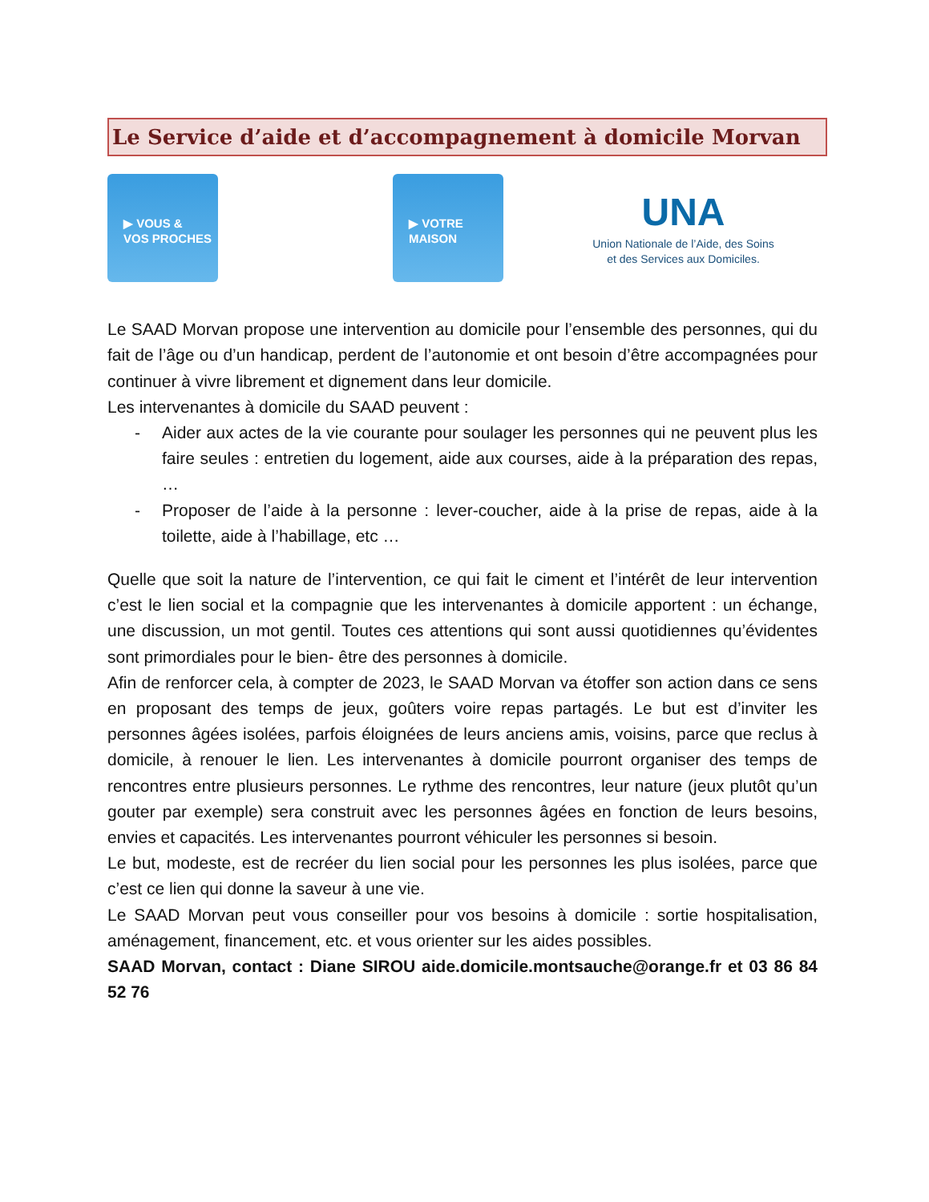Le Service d’aide et d’accompagnement à domicile Morvan
▶ VOUS &
VOS PROCHES
▶ VOTRE
MAISON
UNA
Union Nationale de l’Aide, des Soins
et des Services aux Domiciles.
Le SAAD Morvan propose une intervention au domicile pour l’ensemble des personnes, qui du fait de l’âge ou d’un handicap, perdent de l’autonomie et ont besoin d’être accompagnées pour continuer à vivre librement et dignement dans leur domicile.
Les intervenantes à domicile du SAAD peuvent :
- Aider aux actes de la vie courante pour soulager les personnes qui ne peuvent plus les faire seules : entretien du logement, aide aux courses, aide à la préparation des repas, …
- Proposer de l’aide à la personne : lever-coucher, aide à la prise de repas, aide à la toilette, aide à l’habillage, etc …
Quelle que soit la nature de l’intervention, ce qui fait le ciment et l’intérêt de leur intervention c’est le lien social et la compagnie que les intervenantes à domicile apportent : un échange, une discussion, un mot gentil. Toutes ces attentions qui sont aussi quotidiennes qu’évidentes sont primordiales pour le bien- être des personnes à domicile.
Afin de renforcer cela, à compter de 2023, le SAAD Morvan va étoffer son action dans ce sens en proposant des temps de jeux, goûters voire repas partagés. Le but est d’inviter les personnes âgées isolées, parfois éloignées de leurs anciens amis, voisins, parce que reclus à domicile, à renouer le lien. Les intervenantes à domicile pourront organiser des temps de rencontres entre plusieurs personnes. Le rythme des rencontres, leur nature (jeux plutôt qu’un gouter par exemple) sera construit avec les personnes âgées en fonction de leurs besoins, envies et capacités. Les intervenantes pourront véhiculer les personnes si besoin.
Le but, modeste, est de recréer du lien social pour les personnes les plus isolées, parce que c’est ce lien qui donne la saveur à une vie.
Le SAAD Morvan peut vous conseiller pour vos besoins à domicile : sortie hospitalisation, aménagement, financement, etc. et vous orienter sur les aides possibles.
SAAD Morvan, contact : Diane SIROU aide.domicile.montsauche@orange.fr et 03 86 84 52 76